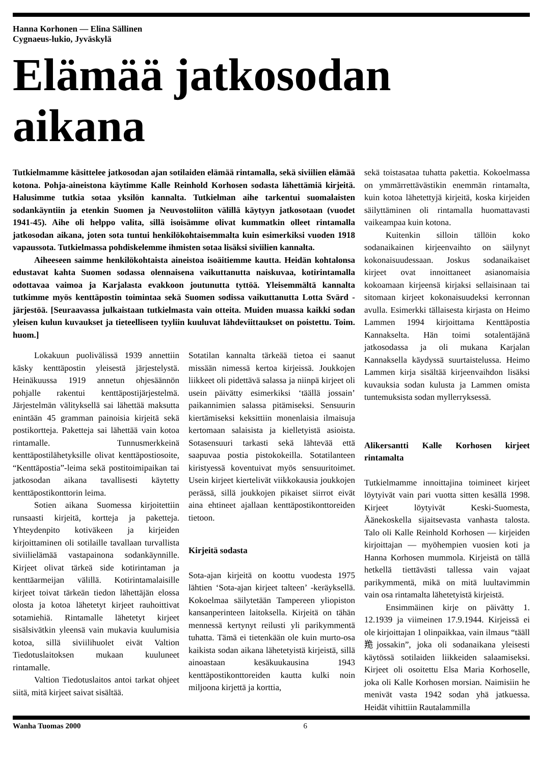Hanna Korhonen — Elina Sällinen
Cygnaeus-lukio, Jyväskylä
Elämää jatkosodan aikana
Tutkielmamme käsittelee jatkosodan ajan sotilaiden elämää rintamalla, sekä siviilien elämää kotona. Pohja-aineistona käytimme Kalle Reinhold Korhosen sodasta lähettämiä kirjeitä. Halusimme tutkia sotaa yksilön kannalta. Tutkielman aihe tarkentui suomalaisten sodankäyntiin ja etenkin Suomen ja Neuvostoliiton välillä käytyyn jatkosotaan (vuodet 1941-45). Aihe oli helppo valita, sillä isoisämme olivat kummatkin olleet rintamalla jatkosodan aikana, joten sota tuntui henkilökohtaisemmalta kuin esimerkiksi vuoden 1918 vapaussota. Tutkielmassa pohdiskelemme ihmisten sotaa lisäksi siviilien kannalta.
Aiheeseen saimme henkilökohtaista aineistoa isoäitiemme kautta. Heidän kohtalonsa edustavat kahta Suomen sodassa olennaisena vaikuttanutta naiskuvaa, kotirintamalla odottavaa vaimoa ja Karjalasta evakkoon joutunutta tyttöä. Yleisemmältä kannalta tutkimme myös kenttäpostin toimintaa sekä Suomen sodissa vaikuttanutta Lotta Svärd -järjestöä. [Seuraavassa julkaistaan tutkielmasta vain otteita. Muiden muassa kaikki sodan yleisen kulun kuvaukset ja tieteelliseen tyyliin kuuluvat lähdeviittaukset on poistettu. Toim. huom.]
Lokakuun puolivälissä 1939 annettiin käsky kenttäpostin yleisestä järjestelystä. Heinäkuussa 1919 annetun ohjesäännön pohjalle rakentui kenttäpostijärjestelmä. Järjestelmän välityksellä sai lähettää maksutta enintään 45 gramman painoisia kirjeitä sekä postikortteja. Paketteja sai lähettää vain kotoa rintamalle. Tunnusmerkkeinä kenttäpostilähetyksille olivat kenttäpostiosoite, “Kenttäpostia”-leima sekä postitoimipaikan tai jatkosodan aikana tavallisesti käytetty kenttäpostikonttorin leima.
Sotien aikana Suomessa kirjoitettiin runsaasti kirjeitä, kortteja ja paketteja. Yhteydenpito kotiväkeen ja kirjeiden kirjoittaminen oli sotilaille tavallaan turvallista siviilielämää vastapainona sodankäynnille. Kirjeet olivat tärkeä side kotirintaman ja kenttäarmeijan välillä. Kotirintamalaisille kirjeet toivat tärkeän tiedon lähettäjän elossa olosta ja kotoa lähetetyt kirjeet rauhoittivat sotamiehiä. Rintamalle lähetetyt kirjeet sisälsivätkin yleensä vain mukavia kuulumisia kotoa, sillä siviilihuolet eivät Valtion Tiedotuslaitoksen mukaan kuuluneet rintamalle.
Valtion Tiedotuslaitos antoi tarkat ohjeet siitä, mitä kirjeet saivat sisältää.
Sotatilan kannalta tärkeää tietoa ei saanut missään nimessä kertoa kirjeissä. Joukkojen liikkeet oli pidettävä salassa ja niinpä kirjeet oli usein päivätty esimerkiksi ‘täällä jossain’ paikannimien salassa pitämiseksi. Sensuurin kiertämiseksi keksittiin monenlaisia ilmaisuja kertomaan salaisista ja kielletyistä asioista. Sotasensuuri tarkasti sekä lähtevää että saapuvaa postia pistokokeilla. Sotatilanteen kiristyessä koventuivat myös sensuuritoimet. Usein kirjeet kiertelivät viikkokausia joukkojen perässä, sillä joukkojen pikaiset siirrot eivät aina ehtineet ajallaan kenttäpostikonttoreiden tietoon.
Kirjeitä sodasta
Sota-ajan kirjeitä on koottu vuodesta 1975 lähtien ‘Sota-ajan kirjeet talteen’ -keräyksellä. Kokoelmaa säilytetään Tampereen yliopiston kansanperinteen laitoksella. Kirjeitä on tähän mennessä kertynyt reilusti yli parikymmentä tuhatta. Tämä ei tietenkään ole kuin murto-osa kaikista sodan aikana lähetetyistä kirjeistä, sillä ainoastaan kesäkuukausina 1943 kenttäpostikonttoreiden kautta kulki noin miljoona kirjettä ja korttia,
sekä toistasataa tuhatta pakettia. Kokoelmassa on ymmärrettävästikin enemmän rintamalta, kuin kotoa lähetettyjä kirjeitä, koska kirjeiden säilyttäminen oli rintamalla huomattavasti vaikeampaa kuin kotona.
Kuitenkin silloin tällöin koko sodanaikainen kirjeenvaihto on säilynyt kokonaisuudessaan. Joskus sodanaikaiset kirjeet ovat innoittaneet asianomaisia kokoamaan kirjeensä kirjaksi sellaisinaan tai sitomaan kirjeet kokonaisuudeksi kerronnan avulla. Esimerkki tällaisesta kirjasta on Heimo Lammen 1994 kirjoittama Kenttäpostia Kannakselta. Hän toimi sotalentäjänä jatkosodassa ja oli mukana Karjalan Kannaksella käydyssä suurtaistelussa. Heimo Lammen kirja sisältää kirjeenvaihdon lisäksi kuvauksia sodan kulusta ja Lammen omista tuntemuksista sodan myllerryksessä.
Alikersantti Kalle Korhosen kirjeet rintamalta
Tutkielmamme innoittajina toimineet kirjeet löytyivät vain pari vuotta sitten kesällä 1998. Kirjeet löytyivät Keski-Suomesta, Äänekoskella sijaitsevasta vanhasta talosta. Talo oli Kalle Reinhold Korhosen — kirjeiden kirjoittajan — myöhempien vuosien koti ja Hanna Korhosen mummola. Kirjeistä on tällä hetkellä tiettävästi tallessa vain vajaat parikymmentä, mikä on mitä luultavimmin vain osa rintamalta lähetetyistä kirjeistä.
Ensimmäinen kirje on päivätty 1. 12.1939 ja viimeinen 17.9.1944. Kirjeissä ei ole kirjoittajan 1 olinpaikkaa, vain ilmaus “tääll䍯jossakin”, joka oli sodanaikana yleisesti käytössä sotilaiden liikkeiden salaamiseksi. Kirjeet oli osoitettu Elsa Maria Korhoselle, joka oli Kalle Korhosen morsian. Naimisiin he menivät vasta 1942 sodan yhä jatkuessa. Heidät vihittiin Rautalammilla
Wanha Tuomas 2000 6